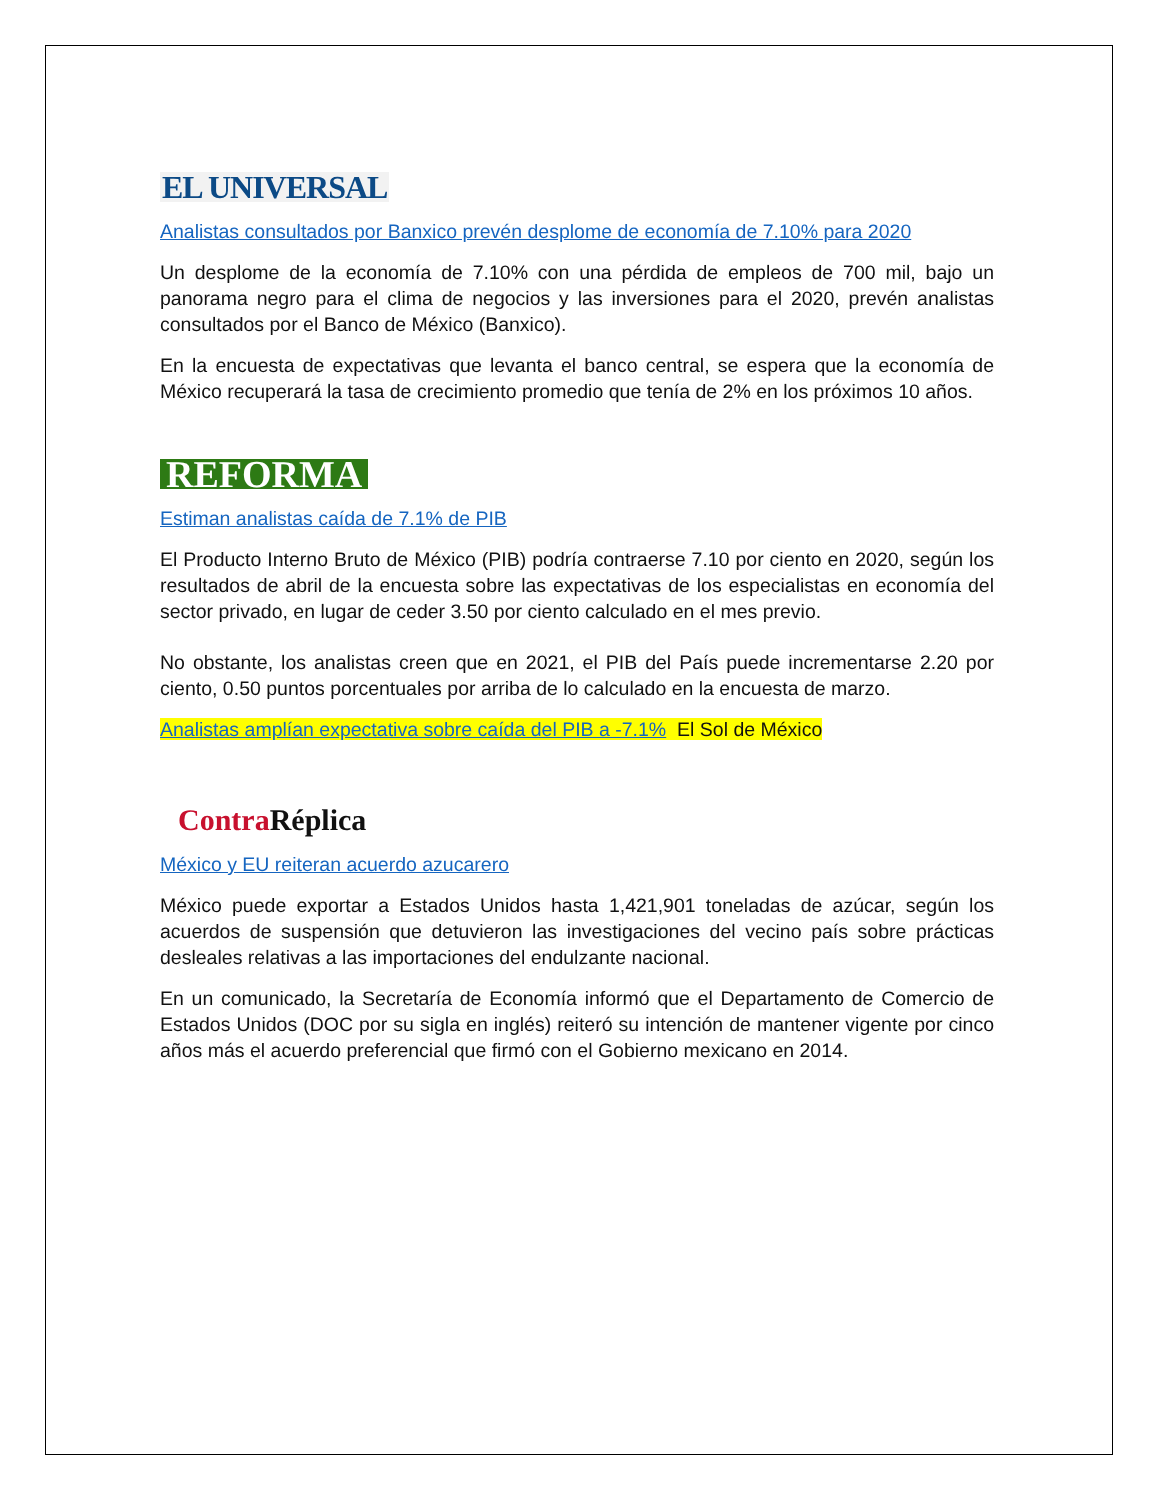EL UNIVERSAL
Analistas consultados por Banxico prevén desplome de economía de 7.10% para 2020
Un desplome de la economía de 7.10% con una pérdida de empleos de 700 mil, bajo un panorama negro para el clima de negocios y las inversiones para el 2020, prevén analistas consultados por el Banco de México (Banxico).
En la encuesta de expectativas que levanta el banco central, se espera que la economía de México recuperará la tasa de crecimiento promedio que tenía de 2% en los próximos 10 años.
REFORMA
Estiman analistas caída de 7.1% de PIB
El Producto Interno Bruto de México (PIB) podría contraerse 7.10 por ciento en 2020, según los resultados de abril de la encuesta sobre las expectativas de los especialistas en economía del sector privado, en lugar de ceder 3.50 por ciento calculado en el mes previo.
No obstante, los analistas creen que en 2021, el PIB del País puede incrementarse 2.20 por ciento, 0.50 puntos porcentuales por arriba de lo calculado en la encuesta de marzo.
Analistas amplían expectativa sobre caída del PIB a -7.1% El Sol de México
Contra Réplica
México y EU reiteran acuerdo azucarero
México puede exportar a Estados Unidos hasta 1,421,901 toneladas de azúcar, según los acuerdos de suspensión que detuvieron las investigaciones del vecino país sobre prácticas desleales relativas a las importaciones del endulzante nacional.
En un comunicado, la Secretaría de Economía informó que el Departamento de Comercio de Estados Unidos (DOC por su sigla en inglés) reiteró su intención de mantener vigente por cinco años más el acuerdo preferencial que firmó con el Gobierno mexicano en 2014.